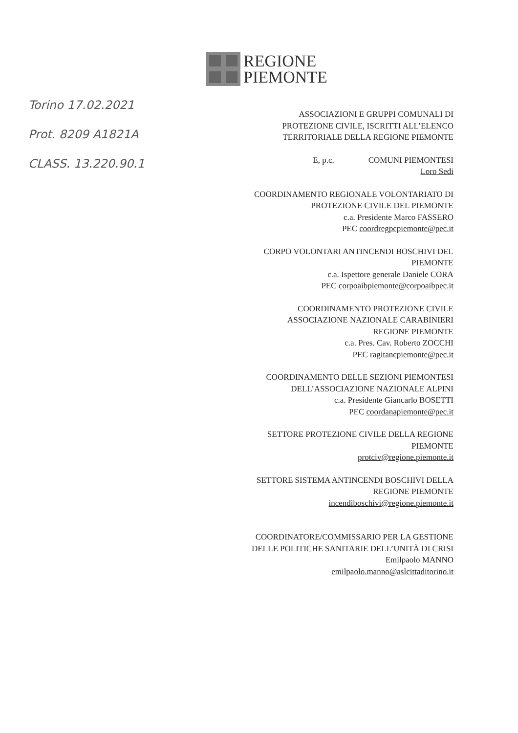REGIONE
PIEMONTE
Torino 17.02.2021
Prot. 8209 A1821A
CLASS. 13.220.90.1
ASSOCIAZIONI E GRUPPI COMUNALI DI
PROTEZIONE CIVILE, ISCRITTI ALL’ELENCO
TERRITORIALE DELLA REGIONE PIEMONTE
E, p.c. COMUNI PIEMONTESI
Loro Sedi
COORDINAMENTO REGIONALE VOLONTARIATO DI
PROTEZIONE CIVILE DEL PIEMONTE
c.a. Presidente Marco FASSERO
PEC coordregpcpiemonte@pec.it
CORPO VOLONTARI ANTINCENDI BOSCHIVI DEL
PIEMONTE
c.a. Ispettore generale Daniele CORA
PEC corpoaibpiemonte@corpoaibpec.it
COORDINAMENTO PROTEZIONE CIVILE
ASSOCIAZIONE NAZIONALE CARABINIERI
REGIONE PIEMONTE
c.a. Pres. Cav. Roberto ZOCCHI
PEC ragitancpiemonte@pec.it
COORDINAMENTO DELLE SEZIONI PIEMONTESI
DELL’ASSOCIAZIONE NAZIONALE ALPINI
c.a. Presidente Giancarlo BOSETTI
PEC coordanapiemonte@pec.it
SETTORE PROTEZIONE CIVILE DELLA REGIONE
PIEMONTE
protciv@regione.piemonte.it
SETTORE SISTEMA ANTINCENDI BOSCHIVI DELLA
REGIONE PIEMONTE
incendiboschivi@regione.piemonte.it
COORDINATORE/COMMISSARIO PER LA GESTIONE
DELLE POLITICHE SANITARIE DELL’UNITÀ DI CRISI
Emilpaolo MANNO
emilpaolo.manno@aslcittaditorino.it